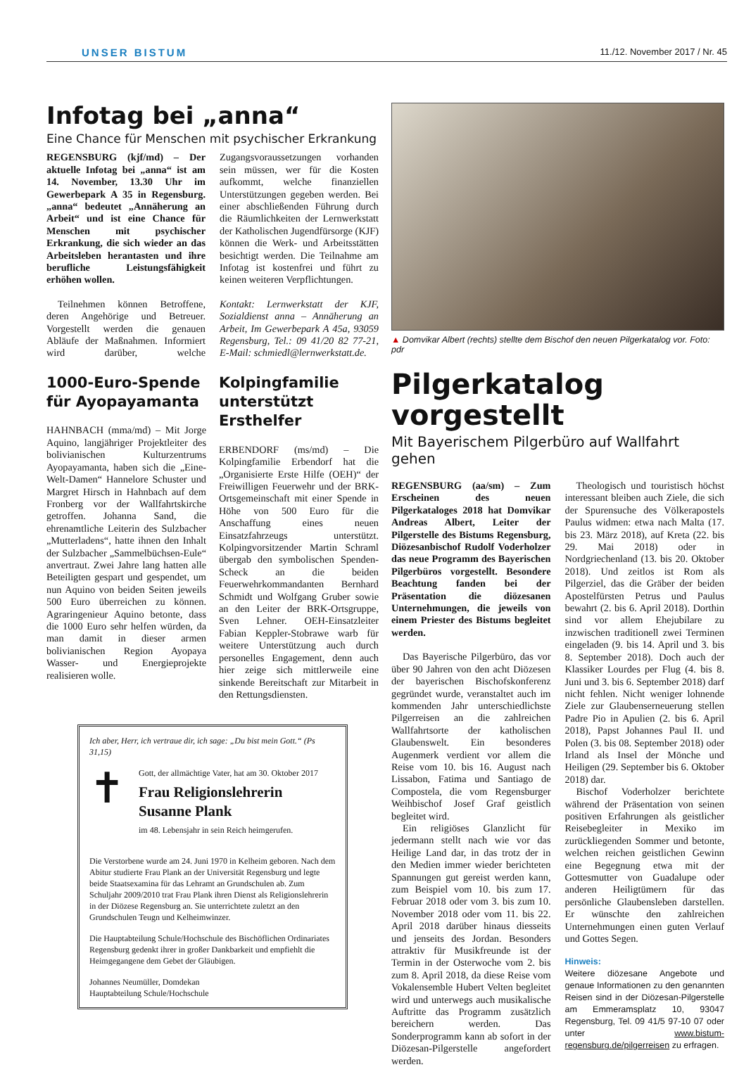UNSER BISTUM 11./12. November 2017 / Nr. 45
Infotag bei „anna“
Eine Chance für Menschen mit psychischer Erkrankung
REGENSBURG (kjf/md) – Der aktuelle Infotag bei „anna“ ist am 14. November, 13.30 Uhr im Gewerbepark A 35 in Regensburg. „anna“ bedeutet „Annäherung an Arbeit“ und ist eine Chance für Menschen mit psychischer Erkrankung, die sich wieder an das Arbeitsleben herantasten und ihre berufliche Leistungsfähigkeit erhöhen wollen.
Teilnehmen können Betroffene, deren Angehörige und Betreuer. Vorgestellt werden die genauen Abläufe der Maßnahmen. Informiert wird darüber, welche Zugangsvoraussetzungen vorhanden sein müssen, wer für die Kosten aufkommt, welche finanziellen Unterstützungen gegeben werden. Bei einer abschließenden Führung durch die Räumlichkeiten der Lernwerkstatt der Katholischen Jugendfürsorge (KJF) können die Werk- und Arbeitsstätten besichtigt werden. Die Teilnahme am Infotag ist kostenfrei und führt zu keinen weiteren Verpflichtungen.
Kontakt: Lernwerkstatt der KJF, Sozialdienst anna – Annäherung an Arbeit, Im Gewerbepark A 45a, 93059 Regensburg, Tel.: 09 41/20 82 77-21, E-Mail: schmiedl@lernwerkstatt.de.
1000-Euro-Spende für Ayopayamanta
HAHNBACH (mma/md) – Mit Jorge Aquino, langjähriger Projektleiter des bolivianischen Kulturzentrums Ayopayamanta, haben sich die „Eine-Welt-Damen“ Hannelore Schuster und Margret Hirsch in Hahnbach auf dem Fronberg vor der Wallfahrtskirche getroffen. Johanna Sand, die ehrenamtliche Leiterin des Sulzbacher „Mutterladens“, hatte ihnen den Inhalt der Sulzbacher „Sammelbüchsen-Eule“ anvertraut. Zwei Jahre lang hatten alle Beteiligten gespart und gespendet, um nun Aquino von beiden Seiten jeweils 500 Euro überreichen zu können. Agraringenieur Aquino betonte, dass die 1000 Euro sehr helfen würden, da man damit in dieser armen bolivianischen Region Ayopaya Wasser- und Energieprojekte realisieren wolle.
Kolpingfamilie unterstützt Ersthelfer
ERBENDORF (ms/md) – Die Kolpingfamilie Erbendorf hat die „Organisierte Erste Hilfe (OEH)“ der Freiwilligen Feuerwehr und der BRK-Ortsgemeinschaft mit einer Spende in Höhe von 500 Euro für die Anschaffung eines neuen Einsatzfahrzeugs unterstützt. Kolpingvorsitzender Martin Schraml übergab den symbolischen Spenden-Scheck an die beiden Feuerwehrkommandanten Bernhard Schmidt und Wolfgang Gruber sowie an den Leiter der BRK-Ortsgruppe, Sven Lehner. OEH-Einsatzleiter Fabian Keppler-Stobrawe warb für weitere Unterstützung auch durch personelles Engagement, denn auch hier zeige sich mittlerweile eine sinkende Bereitschaft zur Mitarbeit in den Rettungsdiensten.
Ich aber, Herr, ich vertraue dir, ich sage: „Du bist mein Gott.“ (Ps 31,15)
✝
Gott, der allmächtige Vater, hat am 30. Oktober 2017
Frau Religionslehrerin
Susanne Plank
im 48. Lebensjahr in sein Reich heimgerufen.
Die Verstorbene wurde am 24. Juni 1970 in Kelheim geboren. Nach dem Abitur studierte Frau Plank an der Universität Regensburg und legte beide Staatsexamina für das Lehramt an Grundschulen ab. Zum Schuljahr 2009/2010 trat Frau Plank ihren Dienst als Religionslehrerin in der Diözese Regensburg an. Sie unterrichtete zuletzt an den Grundschulen Teugn und Kelheimwinzer.
Die Hauptabteilung Schule/Hochschule des Bischöflichen Ordinariates Regensburg gedenkt ihrer in großer Dankbarkeit und empfiehlt die Heimgegangene dem Gebet der Gläubigen.
Johannes Neumüller, Domdekan
Hauptabteilung Schule/Hochschule
▲ Domvikar Albert (rechts) stellte dem Bischof den neuen Pilgerkatalog vor. Foto: pdr
Pilgerkatalog vorgestellt
Mit Bayerischem Pilgerbüro auf Wallfahrt gehen
REGENSBURG (aa/sm) – Zum Erscheinen des neuen Pilgerkataloges 2018 hat Domvikar Andreas Albert, Leiter der Pilgerstelle des Bistums Regensburg, Diözesanbischof Rudolf Voderholzer das neue Programm des Bayerischen Pilgerbüros vorgestellt. Besondere Beachtung fanden bei der Präsentation die diözesanen Unternehmungen, die jeweils von einem Priester des Bistums begleitet werden.
Das Bayerische Pilgerbüro, das vor über 90 Jahren von den acht Diözesen der bayerischen Bischofskonferenz gegründet wurde, veranstaltet auch im kommenden Jahr unterschiedlichste Pilgerreisen an die zahlreichen Wallfahrtsorte der katholischen Glaubenswelt. Ein besonderes Augenmerk verdient vor allem die Reise vom 10. bis 16. August nach Lissabon, Fatima und Santiago de Compostela, die vom Regensburger Weihbischof Josef Graf geistlich begleitet wird.
Ein religiöses Glanzlicht für jedermann stellt nach wie vor das Heilige Land dar, in das trotz der in den Medien immer wieder berichteten Spannungen gut gereist werden kann, zum Beispiel vom 10. bis zum 17. Februar 2018 oder vom 3. bis zum 10. November 2018 oder vom 11. bis 22. April 2018 darüber hinaus diesseits und jenseits des Jordan. Besonders attraktiv für Musikfreunde ist der Termin in der Osterwoche vom 2. bis zum 8. April 2018, da diese Reise vom Vokalensemble Hubert Velten begleitet wird und unterwegs auch musikalische Auftritte das Programm zusätzlich bereichern werden. Das Sonderprogramm kann ab sofort in der Diözesan-Pilgerstelle angefordert werden.
Theologisch und touristisch höchst interessant bleiben auch Ziele, die sich der Spurensuche des Völkerapostels Paulus widmen: etwa nach Malta (17. bis 23. März 2018), auf Kreta (22. bis 29. Mai 2018) oder in Nordgriechenland (13. bis 20. Oktober 2018). Und zeitlos ist Rom als Pilgerziel, das die Gräber der beiden Apostelfürsten Petrus und Paulus bewahrt (2. bis 6. April 2018). Dorthin sind vor allem Ehejubilare zu inzwischen traditionell zwei Terminen eingeladen (9. bis 14. April und 3. bis 8. September 2018). Doch auch der Klassiker Lourdes per Flug (4. bis 8. Juni und 3. bis 6. September 2018) darf nicht fehlen. Nicht weniger lohnende Ziele zur Glaubenserneuerung stellen Padre Pio in Apulien (2. bis 6. April 2018), Papst Johannes Paul II. und Polen (3. bis 08. September 2018) oder Irland als Insel der Mönche und Heiligen (29. September bis 6. Oktober 2018) dar.
Bischof Voderholzer berichtete während der Präsentation von seinen positiven Erfahrungen als geistlicher Reisebegleiter in Mexiko im zurückliegenden Sommer und betonte, welchen reichen geistlichen Gewinn eine Begegnung etwa mit der Gottesmutter von Guadalupe oder anderen Heiligtümern für das persönliche Glaubensleben darstellen. Er wünschte den zahlreichen Unternehmungen einen guten Verlauf und Gottes Segen.
Hinweis:
Weitere diözesane Angebote und genaue Informationen zu den genannten Reisen sind in der Diözesan-Pilgerstelle am Emmeramsplatz 10, 93047 Regensburg, Tel. 09 41/5 97-10 07 oder unter www.bistum-regensburg.de/pilgerreisen zu erfragen.